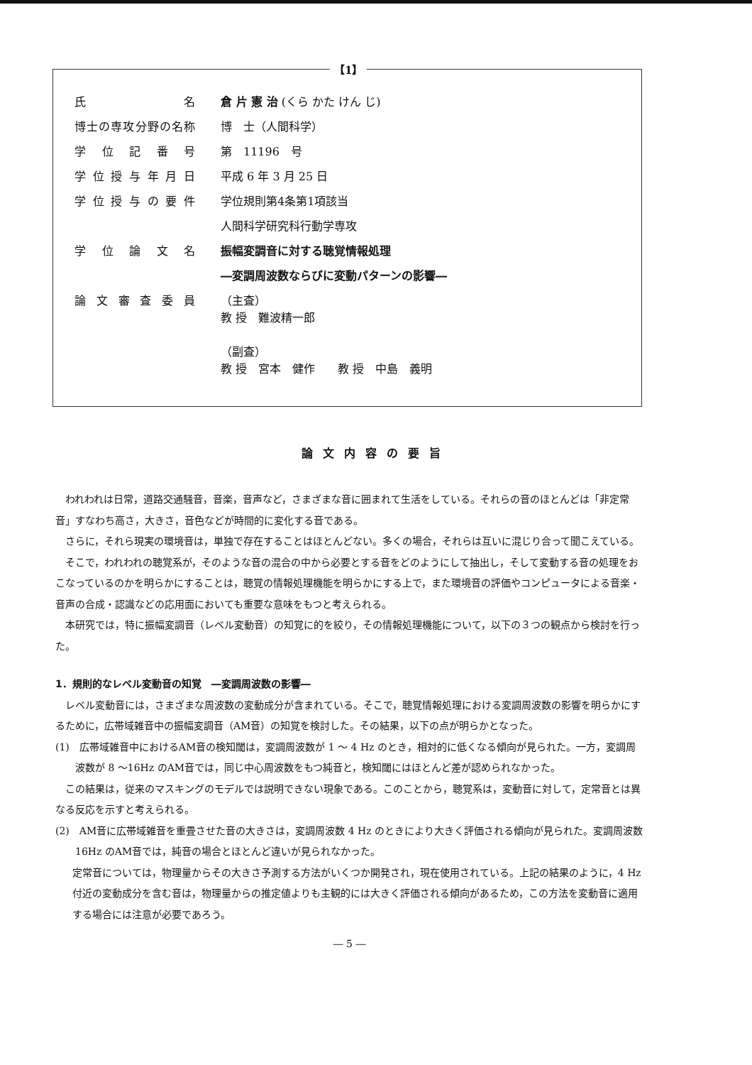【1】
氏名 倉 片 憲 治 (くら かた けん じ)
博士の専攻分野の名称 博　士（人間科学）
学位記番号 第　11196　号
学位授与年月日 平成 6 年 3 月 25 日
学位授与の要件 学位規則第4条第1項該当
人間科学研究科行動学専攻
学位論文名 振幅変調音に対する聴覚情報処理
―変調周波数ならびに変動パターンの影響―
論文審査委員
（主査）
教 授　難波精一郎
（副査）
教 授　宮本　健作　　教 授　中島　義明
論文内容の要旨
われわれは日常，道路交通騒音，音楽，音声など，さまざまな音に囲まれて生活をしている。それらの音のほとんどは「非定常音」すなわち高さ，大きさ，音色などが時間的に変化する音である。
さらに，それら現実の環境音は，単独で存在することはほとんどない。多くの場合，それらは互いに混じり合って聞こえている。
そこで，われわれの聴覚系が，そのような音の混合の中から必要とする音をどのようにして抽出し，そして変動する音の処理をおこなっているのかを明らかにすることは，聴覚の情報処理機能を明らかにする上で，また環境音の評価やコンピュータによる音楽・音声の合成・認識などの応用面においても重要な意味をもつと考えられる。
本研究では，特に振幅変調音（レベル変動音）の知覚に的を絞り，その情報処理機能について，以下の３つの観点から検討を行った。
1．規則的なレベル変動音の知覚　―変調周波数の影響―
レベル変動音には，さまざまな周波数の変動成分が含まれている。そこで，聴覚情報処理における変調周波数の影響を明らかにするために，広帯域雑音中の振幅変調音（AM音）の知覚を検討した。その結果，以下の点が明らかとなった。
(1)　広帯域雑音中におけるAM音の検知閾は，変調周波数が 1 ～ 4 Hz のとき，相対的に低くなる傾向が見られた。一方，変調周波数が 8 ～16Hz のAM音では，同じ中心周波数をもつ純音と，検知閾にはほとんど差が認められなかった。
この結果は，従来のマスキングのモデルでは説明できない現象である。このことから，聴覚系は，変動音に対して，定常音とは異なる反応を示すと考えられる。
(2)　AM音に広帯域雑音を重畳させた音の大きさは，変調周波数 4 Hz のときにより大きく評価される傾向が見られた。変調周波数16Hz のAM音では，純音の場合とほとんど違いが見られなかった。
定常音については，物理量からその大きさ予測する方法がいくつか開発され，現在使用されている。上記の結果のように，4 Hz 付近の変動成分を含む音は，物理量からの推定値よりも主観的には大きく評価される傾向があるため，この方法を変動音に適用する場合には注意が必要であろう。
― 5 ―